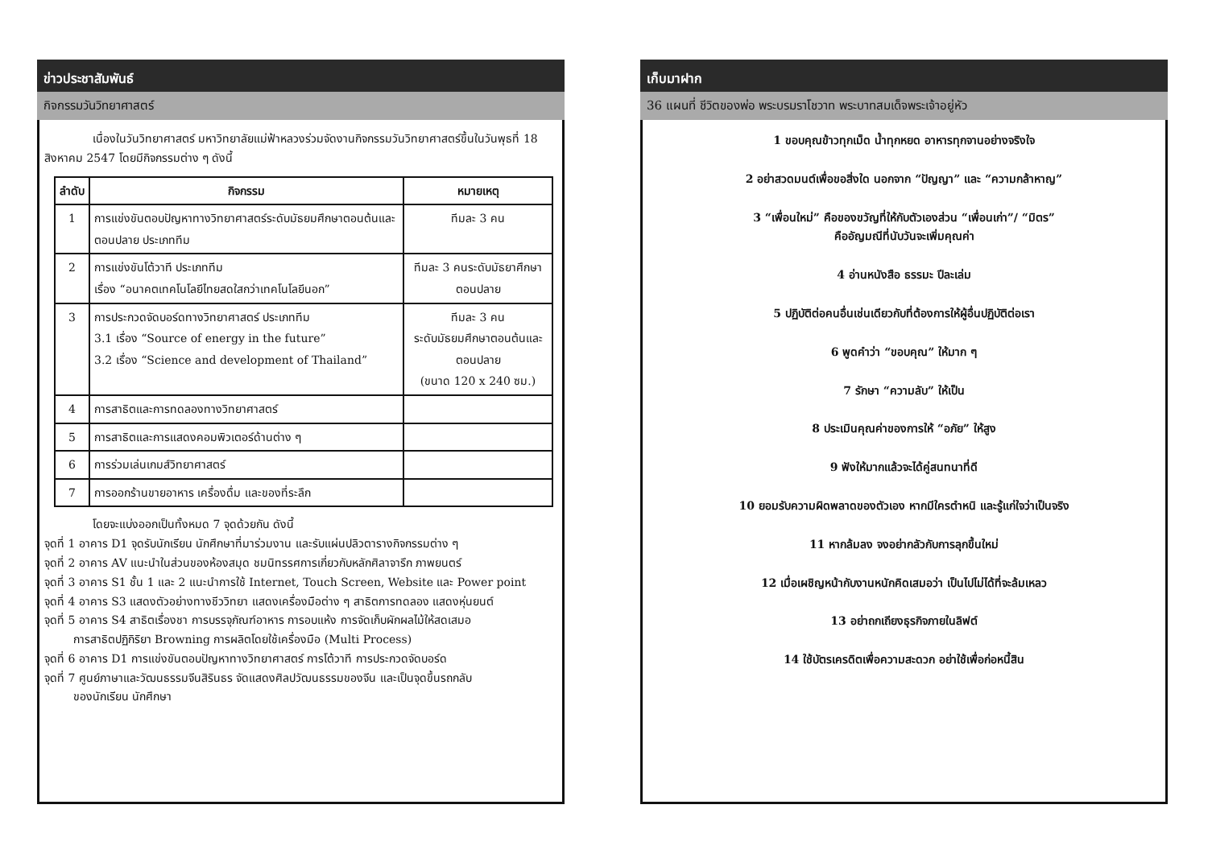ข่าวประชาสัมพันธ์
กิจกรรมวันวิทยาศาสตร์
เนื่องในวันวิทยาศาสตร์ มหาวิทยาลัยแม่ฟ้าหลวงร่วมจัดงานกิจกรรมวันวิทยาศาสตร์ขึ้นในวันพุธที่ 18 สิงหาคม 2547 โดยมีกิจกรรมต่าง ๆ ดังนี้
| ลำดับ | กิจกรรม | หมายเหตุ |
| --- | --- | --- |
| 1 | การแข่งขันตอบปัญหาทางวิทยาศาสตร์ระดับมัธยมศึกษาตอนต้นและตอนปลาย ประเภททีม | ทีมละ 3 คน |
| 2 | การแข่งขันโต้วาที ประเภททีม เรื่อง “อนาคตเทคโนโลยีไทยสดใสกว่าเทคโนโลยีนอก” | ทีมละ 3 คนระดับมัธยาศึกษาตอนปลาย |
| 3 | การประกวดจัดบอร์ดทางวิทยาศาสตร์ ประเภททีม 3.1 เรื่อง “Source of energy in the future” 3.2 เรื่อง “Science and development of Thailand” | ทีมละ 3 คน ระดับมัธยมศึกษาตอนต้นและตอนปลาย (ขนาด 120 x 240 ซม.) |
| 4 | การสาธิตและการทดลองทางวิทยาศาสตร์ | |
| 5 | การสาธิตและการแสดงคอมพิวเตอร์ด้านต่าง ๆ | |
| 6 | การร่วมเล่นเกมส์วิทยาศาสตร์ | |
| 7 | การออกร้านขายอาหาร เครื่องดื่ม และของที่ระลึก | |
โดยจะแบ่งออกเป็นทั้งหมด 7 จุดด้วยกัน ดังนี้
จุดที่ 1 อาคาร D1 จุดรับนักเรียน นักศึกษาที่มาร่วมงาน และรับแผ่นปลิวตารางกิจกรรมต่าง ๆ
จุดที่ 2 อาคาร AV แนะนำในส่วนของห้องสมุด ชมนิทรรศการเกี่ยวกับหลักศิลาจารึก ภาพยนตร์
จุดที่ 3 อาคาร S1 ชั้น 1 และ 2 แนะนำการใช้ Internet, Touch Screen, Website และ Power point
จุดที่ 4 อาคาร S3 แสดงตัวอย่างทางชีววิทยา แสดงเครื่องมือต่าง ๆ สาธิตการทดลอง แสดงหุ่นยนต์
จุดที่ 5 อาคาร S4 สาธิตเรื่องชา การบรรจุภัณฑ์อาหาร การอบแห้ง การจัดเก็บผักผลไม้ให้สดเสมอ
การสาธิตปฏิกิริยา Browning การผลิตโดยใช้เครื่องมือ (Multi Process)
จุดที่ 6 อาคาร D1 การแข่งขันตอบปัญหาทางวิทยาศาสตร์ การโต้วาที การประกวดจัดบอร์ด
จุดที่ 7 ศูนย์ภาษาและวัฒนธรรมจีนสิรินธร จัดแสดงศิลปวัฒนธรรมของจีน และเป็นจุดขึ้นรถกลับ
ของนักเรียน นักศึกษา
เก็บมาฝาก
36 แผนที่ ชีวิตของพ่อ พระบรมราโชวาท พระบาทสมเด็จพระเจ้าอยู่หัว
1 ขอบคุณข้าวทุกเม็ด น้ำทุกหยด อาหารทุกจานอย่างจริงใจ
2 อย่าสวดมนต์เพื่อขอสิ่งใด นอกจาก “ปัญญา” และ “ความกล้าหาญ”
3 “เพื่อนใหม่” คือของขวัญที่ให้กับตัวเองส่วน “เพื่อนเก่า”/ “มิตร”
คืออัญมณีที่นับวันจะเพิ่มคุณค่า
4 อ่านหนังสือ ธรรมะ ปีละเล่ม
5 ปฏิบัติต่อคนอื่นเช่นเดียวกับที่ต้องการให้ผู้อื่นปฏิบัติต่อเรา
6 พูดคำว่า “ขอบคุณ” ให้มาก ๆ
7 รักษา “ความลับ” ให้เป็น
8 ประเมินคุณค่าของการให้ “อภัย” ให้สูง
9 ฟังให้มากแล้วจะได้คู่สนทนาที่ดี
10 ยอมรับความผิดพลาดของตัวเอง หากมีใครตำหนิ และรู้แก่ใจว่าเป็นจริง
11 หากล้มลง จงอย่ากลัวกับการลุกขึ้นใหม่
12 เมื่อเผชิญหน้ากับงานหนักคิดเสมอว่า เป็นไปไม่ได้ที่จะล้มเหลว
13 อย่าถกเถียงธุรกิจภายในลิฟต์
14 ใช้บัตรเครดิตเพื่อความสะดวก อย่าใช้เพื่อก่อหนี้สิน